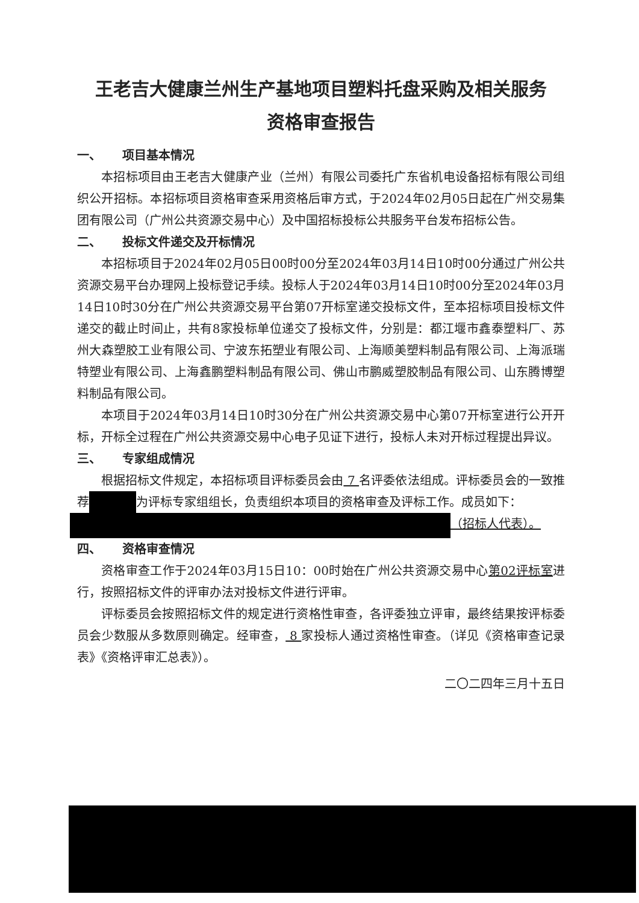王老吉大健康兰州生产基地项目塑料托盘采购及相关服务
资格审查报告
一、 项目基本情况
本招标项目由王老吉大健康产业（兰州）有限公司委托广东省机电设备招标有限公司组织公开招标。本招标项目资格审查采用资格后审方式，于2024年02月05日起在广州交易集团有限公司（广州公共资源交易中心）及中国招标投标公共服务平台发布招标公告。
二、 投标文件递交及开标情况
本招标项目于2024年02月05日00时00分至2024年03月14日10时00分通过广州公共资源交易平台办理网上投标登记手续。投标人于2024年03月14日10时00分至2024年03月14日10时30分在广州公共资源交易平台第07开标室递交投标文件，至本招标项目投标文件递交的截止时间止，共有8家投标单位递交了投标文件，分别是：都江堰市鑫泰塑料厂、苏州大森塑胶工业有限公司、宁波东拓塑业有限公司、上海顺美塑料制品有限公司、上海派瑞特塑业有限公司、上海鑫鹏塑料制品有限公司、佛山市鹏威塑胶制品有限公司、山东腾博塑料制品有限公司。
本项目于2024年03月14日10时30分在广州公共资源交易中心第07开标室进行公开开标，开标全过程在广州公共资源交易中心电子见证下进行，投标人未对开标过程提出异议。
三、 专家组成情况
根据招标文件规定，本招标项目评标委员会由 7 名评委依法组成。评标委员会的一致推荐 为评标专家组组长，负责组织本项目的资格审查及评标工作。成员如下：
（招标人代表）。
四、 资格审查情况
资格审查工作于2024年03月15日10：00时始在广州公共资源交易中心第02评标室进行，按照招标文件的评审办法对投标文件进行评审。
评标委员会按照招标文件的规定进行资格性审查，各评委独立评审，最终结果按评标委员会少数服从多数原则确定。经审查， 8 家投标人通过资格性审查。（详见《资格审查记录表》《资格评审汇总表》）。
二〇二四年三月十五日